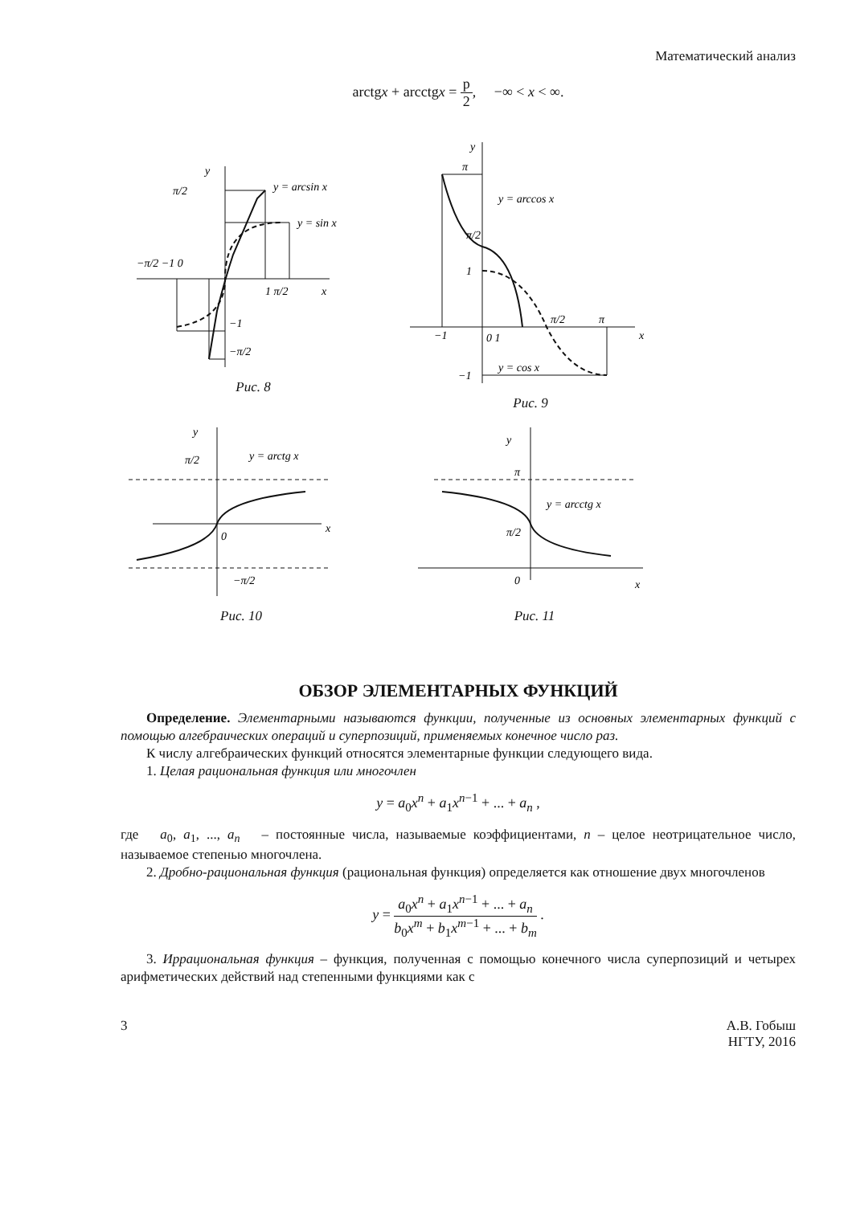Математический анализ
arctgx + arcctgx = p 2, −∞ < x < ∞.
y
π/2
y = arcsin x
y = sin x
−π/2 −1 0
1 π/2
x
−1
−π/2
Рис. 8
y
π
y = arccos x
π/2
1
π/2
π
−1
0 1
y = cos x
−1
x
Рис. 9
y
π/2
y = arctg x
0
x
−π/2
Рис. 10
y
π
y = arcctg x
π/2
0
x
Рис. 11
ОБЗОР ЭЛЕМЕНТАРНЫХ ФУНКЦИЙ
Определение. Элементарными называются функции, полученные из основных элементарных функций с помощью алгебраических операций и суперпозиций, применяемых конечное число раз.
К числу алгебраических функций относятся элементарные функции следующего вида.
1. Целая рациональная функция или многочлен
y = a<sub>0</sub>x<sup>n</sup> + a<sub>1</sub>x<sup>n−1</sup> + ... + a<sub>n</sub> ,
где a<sub>0</sub>, a<sub>1</sub>, ..., a<sub>n</sub> – постоянные числа, называемые коэффициентами, n – целое неотрицательное число, называемое степенью многочлена.
2. Дробно-рациональная функция (рациональная функция) определяется как отношение двух многочленов
y = a<sub>0</sub>x<sup>n</sup> + a<sub>1</sub>x<sup>n−1</sup> + ... + a<sub>n</sub> b<sub>0</sub>x<sup>m</sup> + b<sub>1</sub>x<sup>m−1</sup> + ... + b<sub>m</sub> .
3. Иррациональная функция – функция, полученная с помощью конечного числа суперпозиций и четырех арифметических действий над степенными функциями как с
3 А.В. Гобыш
НГТУ, 2016